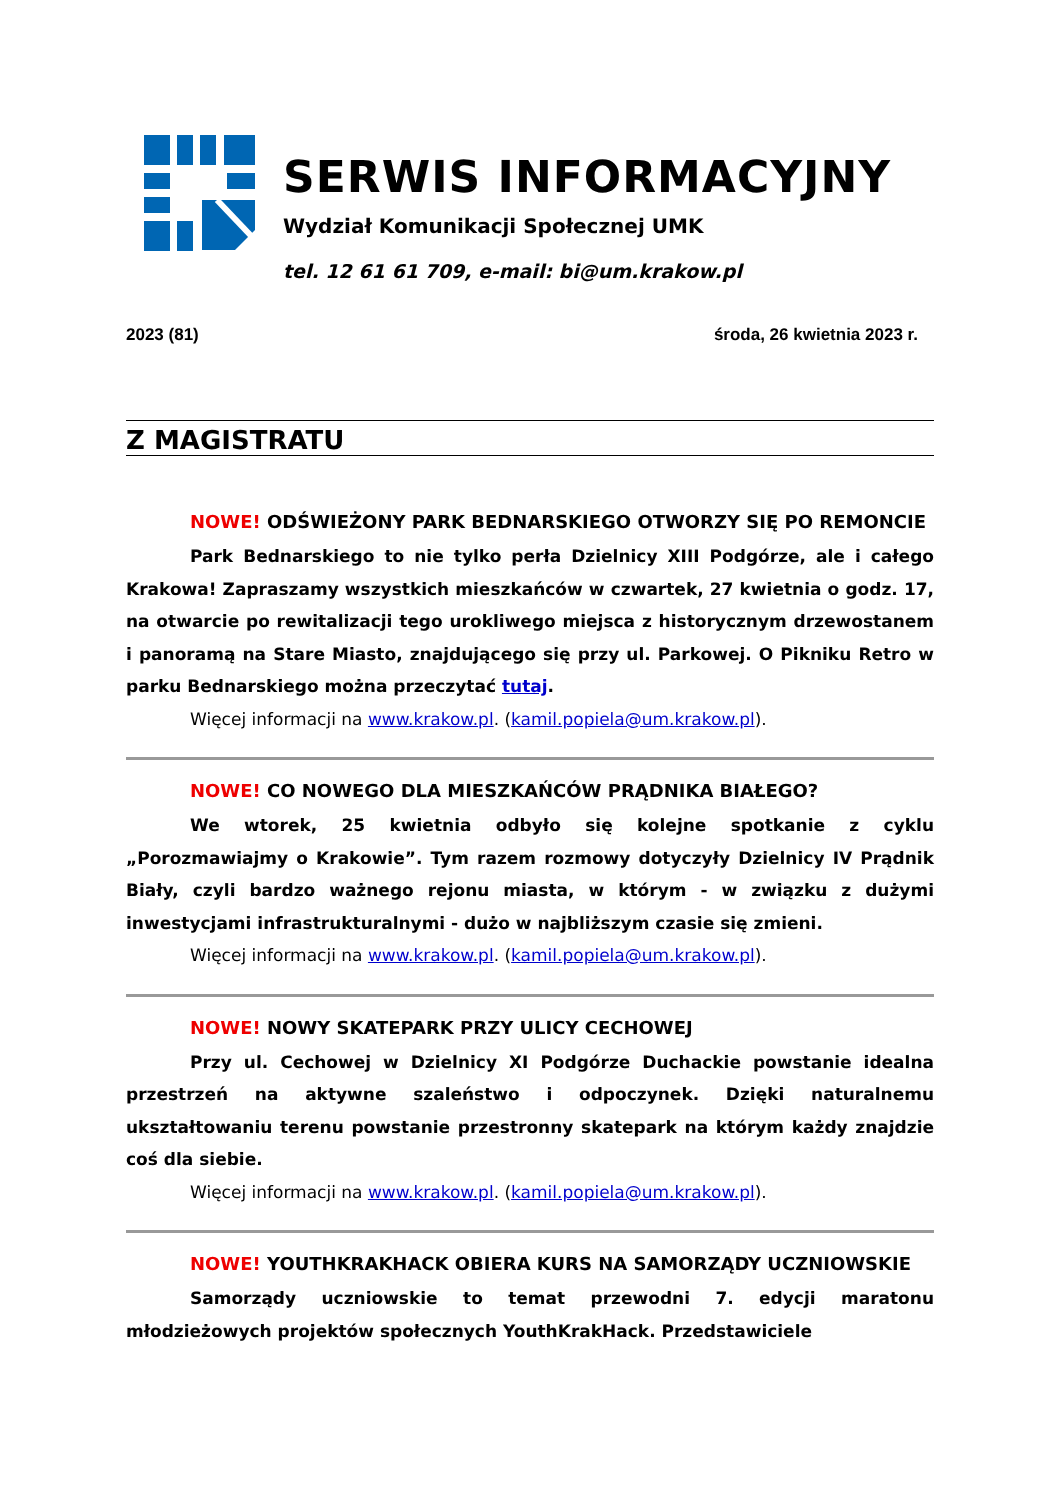SERWIS INFORMACYJNY
Wydział Komunikacji Społecznej UMK
tel. 12 61 61 709, e-mail: bi@um.krakow.pl
2023 (81) środa, 26 kwietnia 2023 r.
Z MAGISTRATU
NOWE! ODŚWIEŻONY PARK BEDNARSKIEGO OTWORZY SIĘ PO REMONCIE
Park Bednarskiego to nie tylko perła Dzielnicy XIII Podgórze, ale i całego Krakowa! Zapraszamy wszystkich mieszkańców w czwartek, 27 kwietnia o godz. 17, na otwarcie po rewitalizacji tego urokliwego miejsca z historycznym drzewostanem i panoramą na Stare Miasto, znajdującego się przy ul. Parkowej. O Pikniku Retro w parku Bednarskiego można przeczytać tutaj.
Więcej informacji na www.krakow.pl. (kamil.popiela@um.krakow.pl).
NOWE! CO NOWEGO DLA MIESZKAŃCÓW PRĄDNIKA BIAŁEGO?
We wtorek, 25 kwietnia odbyło się kolejne spotkanie z cyklu „Porozmawiajmy o Krakowie”. Tym razem rozmowy dotyczyły Dzielnicy IV Prądnik Biały, czyli bardzo ważnego rejonu miasta, w którym - w związku z dużymi inwestycjami infrastrukturalnymi - dużo w najbliższym czasie się zmieni.
Więcej informacji na www.krakow.pl. (kamil.popiela@um.krakow.pl).
NOWE! NOWY SKATEPARK PRZY ULICY CECHOWEJ
Przy ul. Cechowej w Dzielnicy XI Podgórze Duchackie powstanie idealna przestrzeń na aktywne szaleństwo i odpoczynek. Dzięki naturalnemu ukształtowaniu terenu powstanie przestronny skatepark na którym każdy znajdzie coś dla siebie.
Więcej informacji na www.krakow.pl. (kamil.popiela@um.krakow.pl).
NOWE! YOUTHKRAKHACK OBIERA KURS NA SAMORZĄDY UCZNIOWSKIE
Samorządy uczniowskie to temat przewodni 7. edycji maratonu młodzieżowych projektów społecznych YouthKrakHack. Przedstawiciele